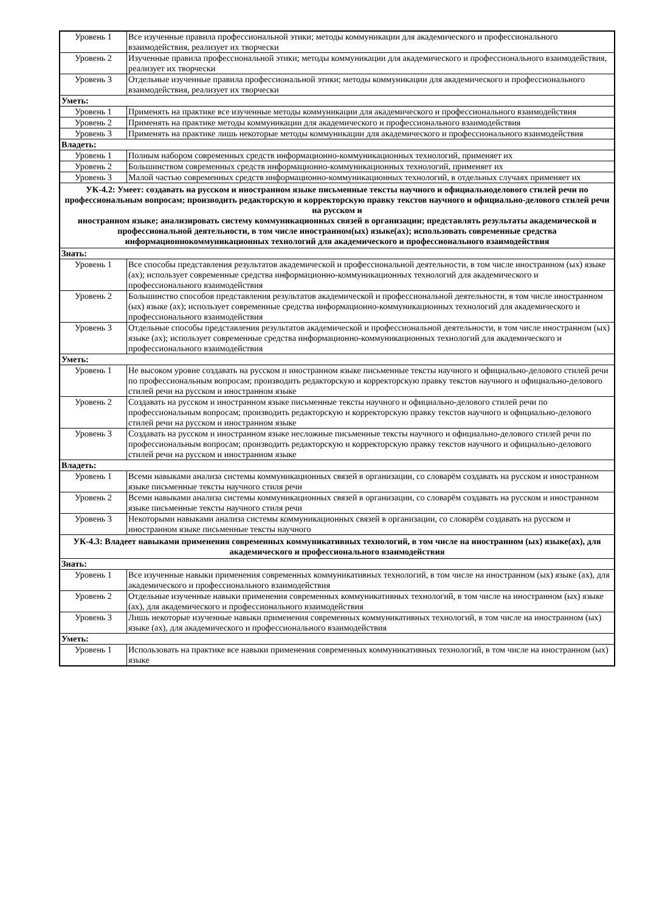| Уровень 1 | Все изученные правила профессиональной этики; методы коммуникации для академического и профессионального взаимодействия, реализует их творчески |
| Уровень 2 | Изученные правила профессиональной этики; методы коммуникации для академического и профессионального взаимодействия, реализует их творчески |
| Уровень 3 | Отдельные изученные правила профессиональной этики; методы коммуникации для академического и профессионального взаимодействия, реализует их творчески |
| Уметь: | |
| Уровень 1 | Применять на практике все изученные методы коммуникации для академического и профессионального взаимодействия |
| Уровень 2 | Применять на практике методы коммуникации для академического и профессионального взаимодействия |
| Уровень 3 | Применять на практике лишь некоторые методы коммуникации для академического и профессионального взаимодействия |
| Владеть: | |
| Уровень 1 | Полным набором современных средств информационно-коммуникационных технологий, применяет их |
| Уровень 2 | Большинством современных средств информационно-коммуникационных технологий, применяет их |
| Уровень 3 | Малой частью современных средств информационно-коммуникационных технологий, в отдельных случаях применяет их |
| УК-4.2: Умеет: создавать на русском и иностранном языке письменные тексты научного и официальноделового стилей речи по профессиональным вопросам; производить редакторскую и корректорскую правку текстов научного и официально-делового стилей речи на русском и иностранном языке; анализировать систему коммуникационных связей в организации; представлять результаты академической и профессиональной деятельности, в том числе иностранном(ых) языке(ах); использовать современные средства информационнокоммуникационных технологий для академического и профессионального взаимодействия | |
| Знать: | |
| Уровень 1 | Все способы представления результатов академической и профессиональной деятельности, в том числе иностранном (ых) языке (ах); использует современные средства информационно-коммуникационных технологий для академического и профессионального взаимодействия |
| Уровень 2 | Большинство способов представления результатов академической и профессиональной деятельности, в том числе иностранном (ых) языке (ах); использует современные средства информационно-коммуникационных технологий для академического и профессионального взаимодействия |
| Уровень 3 | Отдельные способы представления результатов академической и профессиональной деятельности, в том числе иностранном (ых) языке (ах); использует современные средства информационно-коммуникационных технологий для академического и профессионального взаимодействия |
| Уметь: | |
| Уровень 1 | Не высоком уровне создавать на русском и иностранном языке письменные тексты научного и официально-делового стилей речи по профессиональным вопросам; производить редакторскую и корректорскую правку текстов научного и официально-делового стилей речи на русском и иностранном языке |
| Уровень 2 | Создавать на русском и иностранном языке письменные тексты научного и официально-делового стилей речи по профессиональным вопросам; производить редакторскую и корректорскую правку текстов научного и официально-делового стилей речи на русском и иностранном языке |
| Уровень 3 | Создавать на русском и иностранном языке несложные письменные тексты научного и официально-делового стилей речи по профессиональным вопросам; производить редакторскую и корректорскую правку текстов научного и официально-делового стилей речи на русском и иностранном языке |
| Владеть: | |
| Уровень 1 | Всеми навыками анализа системы коммуникационных связей в организации, со словарём создавать на русском и иностранном языке письменные тексты научного стиля речи |
| Уровень 2 | Всеми навыками анализа системы коммуникационных связей в организации, со словарём создавать на русском и иностранном языке письменные тексты научного стиля речи |
| Уровень 3 | Некоторыми навыками анализа системы коммуникационных связей в организации, со словарём создавать на русском и иностранном языке письменные тексты научного |
| УК-4.3: Владеет навыками применения современных коммуникативных технологий, в том числе на иностранном (ых) языке(ах), для академического и профессионального взаимодействия | |
| Знать: | |
| Уровень 1 | Все изученные навыки применения современных коммуникативных технологий, в том числе на иностранном (ых) языке (ах), для академического и профессионального взаимодействия |
| Уровень 2 | Отдельные изученные навыки применения современных коммуникативных технологий, в том числе на иностранном (ых) языке (ах), для академического и профессионального взаимодействия |
| Уровень 3 | Лишь некоторые изученные навыки применения современных коммуникативных технологий, в том числе на иностранном (ых) языке (ах), для академического и профессионального взаимодействия |
| Уметь: | |
| Уровень 1 | Использовать на практике все навыки применения современных коммуникативных технологий, в том числе на иностранном (ых) языке |